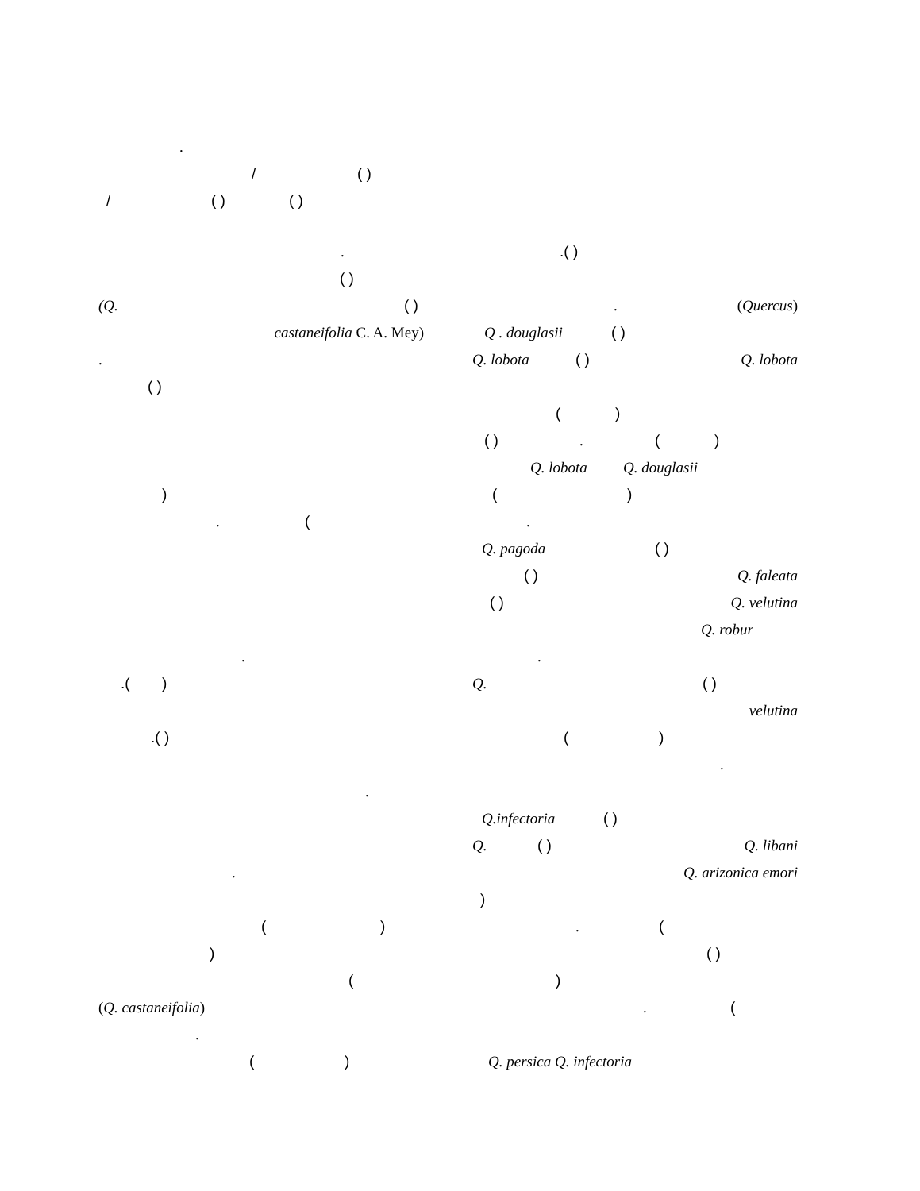.
/ ( )
/ ( ) ( )
.( )
. (Quercus)
Q . douglasii ( )
Q. lobota ( ) Q. lobota
( )
( ) . ( )
Q. lobota Q. douglasii
( )
.
Q. pagoda ( )
( ) Q. faleata
( ) Q. velutina
Q. robur
.
Q. ( )
velutina
( )
.
Q.infectoria ( )
Q. ( ) Q. libani
Q. arizonica emori
)
. (
( )
)
. (
Q. persica Q. infectoria
.
( )
(Q. ( )
castaneifolia C. A. Mey)
.
( )
)
. (
.
.( )
.( )
.
.
( )
)
(
(Q. castaneifolia)
.
( )